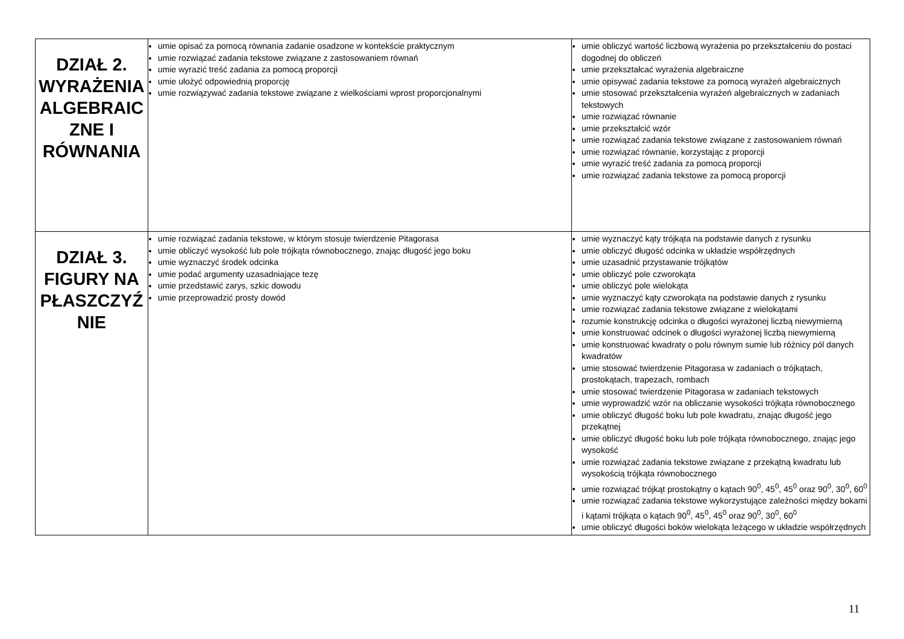| DZIAŁ 2. WYRAŻENIA ALGEBRAIC ZNE I RÓWNANIA | umie opisać za pomocą równania zadanie osadzone w kontekście praktycznym umie rozwiązać zadania tekstowe związane z zastosowaniem równań umie wyrazić treść zadania za pomocą proporcji umie ułożyć odpowiednią proporcję umie rozwiązywać zadania tekstowe związane z wielkościami wprost proporcjonalnymi | umie obliczyć wartość liczbową wyrażenia po przekształceniu do postaci dogodnej do obliczeń umie przekształcać wyrażenia algebraiczne umie opisywać zadania tekstowe za pomocą wyrażeń algebraicznych umie stosować przekształcenia wyrażeń algebraicznych w zadaniach tekstowych umie rozwiązać równanie umie przekształcić wzór umie rozwiązać zadania tekstowe związane z zastosowaniem równań umie rozwiązać równanie, korzystając z proporcji umie wyrazić treść zadania za pomocą proporcji umie rozwiązać zadania tekstowe za pomocą proporcji |
| DZIAŁ 3. FIGURY NA PŁASZCZYŹ NIE | umie rozwiązać zadania tekstowe, w którym stosuje twierdzenie Pitagorasa umie obliczyć wysokość lub pole trójkąta równobocznego, znając długość jego boku umie wyznaczyć środek odcinka umie podać argumenty uzasadniające tezę umie przedstawić zarys, szkic dowodu umie przeprowadzić prosty dowód | umie wyznaczyć kąty trójkąta na podstawie danych z rysunku umie obliczyć długość odcinka w układzie współrzędnych umie uzasadnić przystawanie trójkątów umie obliczyć pole czworokąta umie obliczyć pole wielokąta umie wyznaczyć kąty czworokąta na podstawie danych z rysunku umie rozwiązać zadania tekstowe związane z wielokątami rozumie konstrukcję odcinka o długości wyrażonej liczbą niewymierną umie konstruować odcinek o długości wyrażonej liczbą niewymierną umie konstruować kwadraty o polu równym sumie lub różnicy pól danych kwadratów umie stosować twierdzenie Pitagorasa w zadaniach o trójkątach, prostokątach, trapezach, rombach umie stosować twierdzenie Pitagorasa w zadaniach tekstowych umie wyprowadzić wzór na obliczanie wysokości trójkąta równobocznego umie obliczyć długość boku lub pole kwadratu, znając długość jego przekątnej umie obliczyć długość boku lub pole trójkąta równobocznego, znając jego wysokość umie rozwiązać zadania tekstowe związane z przekątną kwadratu lub wysokością trójkąta równobocznego umie rozwiązać trójkąt prostokątny o kątach 90<sup>0</sup>, 45<sup>0</sup>, 45<sup>0</sup> oraz 90<sup>0</sup>, 30<sup>0</sup>, 60<sup>0</sup> umie rozwiązać zadania tekstowe wykorzystujące zależności między bokami i kątami trójkąta o kątach 90<sup>0</sup>, 45<sup>0</sup>, 45<sup>0</sup> oraz 90<sup>0</sup>, 30<sup>0</sup>, 60<sup>0</sup> umie obliczyć długości boków wielokąta leżącego w układzie współrzędnych |
11